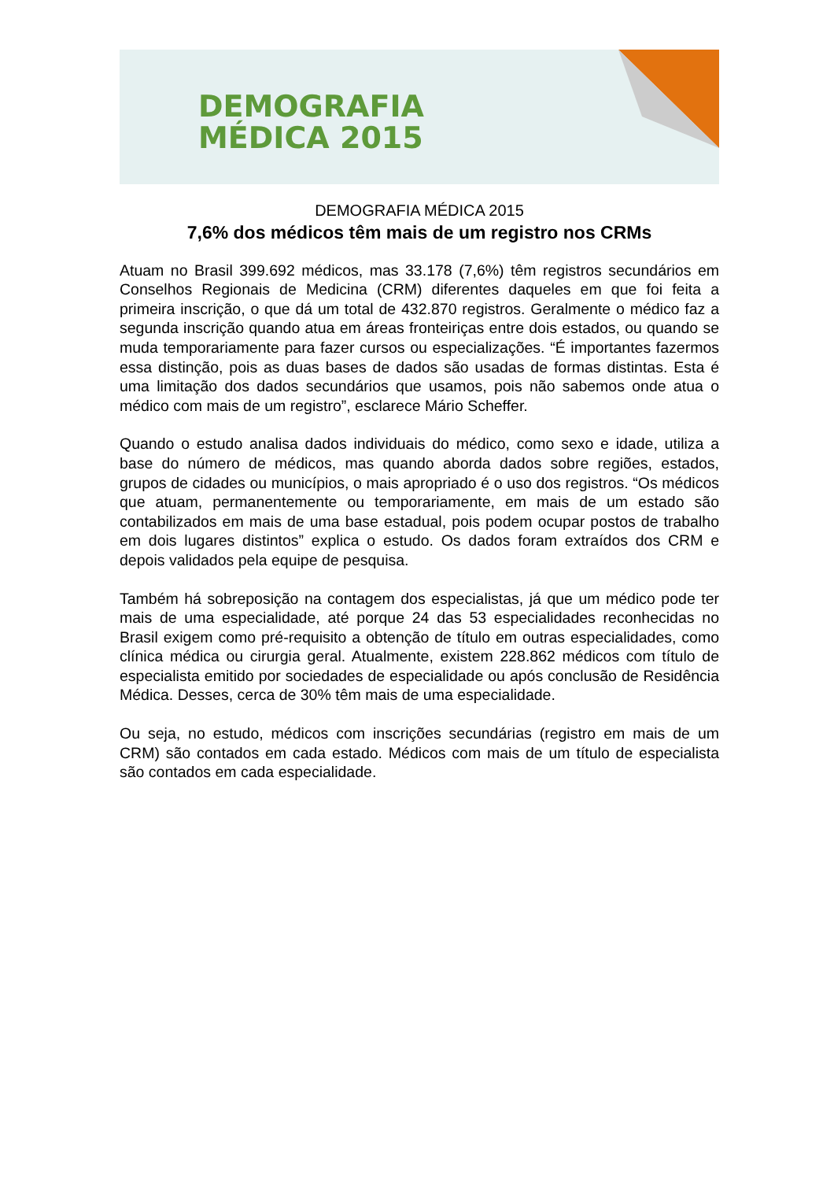DEMOGRAFIA
MÉDICA 2015
DEMOGRAFIA MÉDICA 2015
7,6% dos médicos têm mais de um registro nos CRMs
Atuam no Brasil 399.692 médicos, mas 33.178 (7,6%) têm registros secundários em Conselhos Regionais de Medicina (CRM) diferentes daqueles em que foi feita a primeira inscrição, o que dá um total de 432.870 registros. Geralmente o médico faz a segunda inscrição quando atua em áreas fronteiriças entre dois estados, ou quando se muda temporariamente para fazer cursos ou especializações. “É importantes fazermos essa distinção, pois as duas bases de dados são usadas de formas distintas. Esta é uma limitação dos dados secundários que usamos, pois não sabemos onde atua o médico com mais de um registro”, esclarece Mário Scheffer.
Quando o estudo analisa dados individuais do médico, como sexo e idade, utiliza a base do número de médicos, mas quando aborda dados sobre regiões, estados, grupos de cidades ou municípios, o mais apropriado é o uso dos registros. “Os médicos que atuam, permanentemente ou temporariamente, em mais de um estado são contabilizados em mais de uma base estadual, pois podem ocupar postos de trabalho em dois lugares distintos” explica o estudo. Os dados foram extraídos dos CRM e depois validados pela equipe de pesquisa.
Também há sobreposição na contagem dos especialistas, já que um médico pode ter mais de uma especialidade, até porque 24 das 53 especialidades reconhecidas no Brasil exigem como pré-requisito a obtenção de título em outras especialidades, como clínica médica ou cirurgia geral. Atualmente, existem 228.862 médicos com título de especialista emitido por sociedades de especialidade ou após conclusão de Residência Médica. Desses, cerca de 30% têm mais de uma especialidade.
Ou seja, no estudo, médicos com inscrições secundárias (registro em mais de um CRM) são contados em cada estado. Médicos com mais de um título de especialista são contados em cada especialidade.